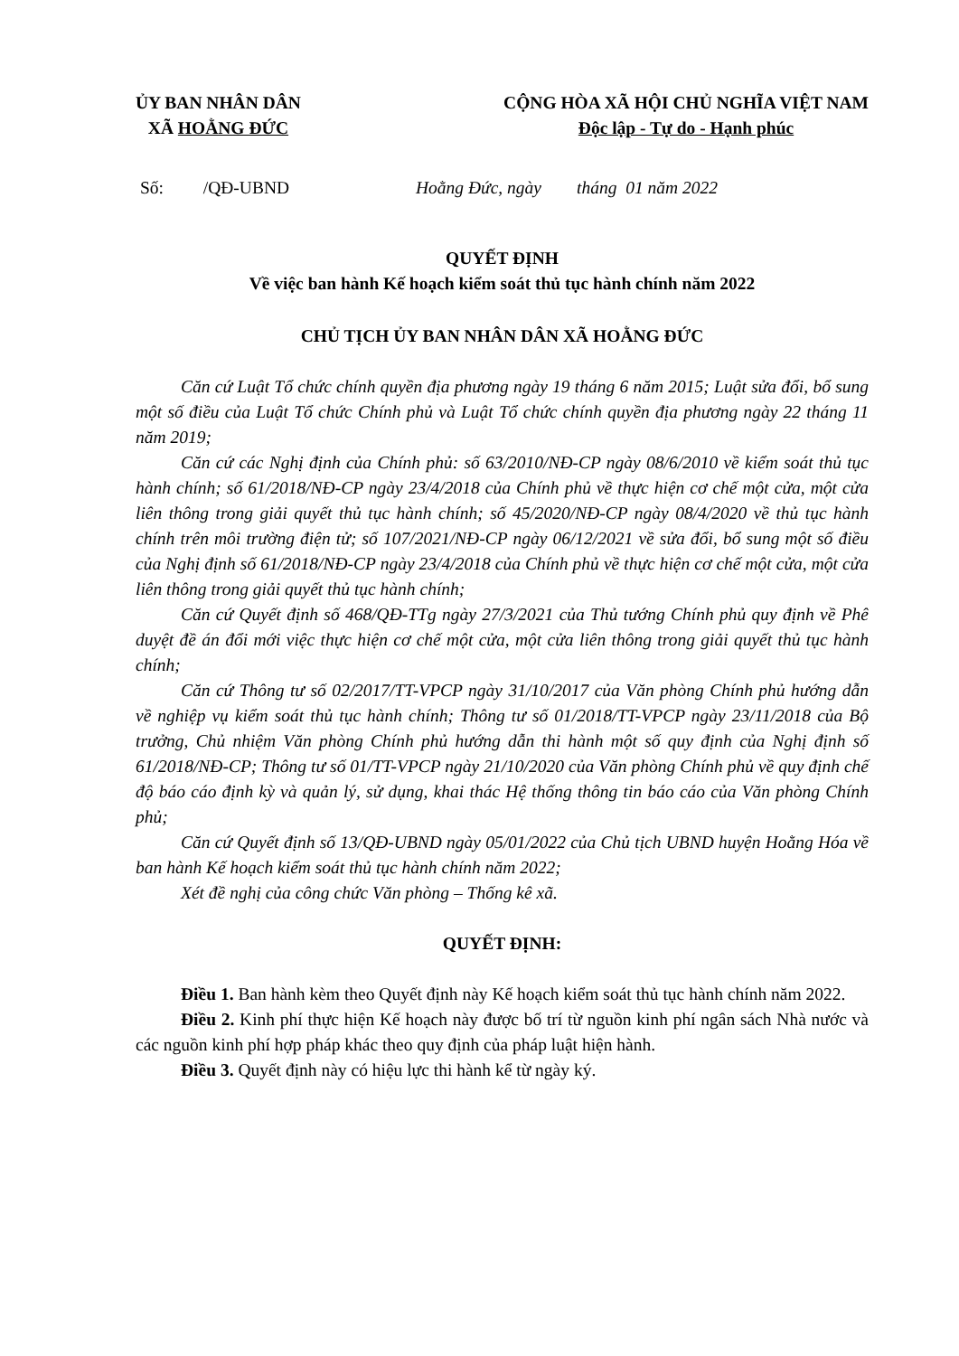ỦY BAN NHÂN DÂN
XÃ HOẰNG ĐỨC
CỘNG HÒA XÃ HỘI CHỦ NGHĨA VIỆT NAM
Độc lập - Tự do - Hạnh phúc
Số: /QĐ-UBND Hoằng Đức, ngày tháng 01 năm 2022
QUYẾT ĐỊNH
Về việc ban hành Kế hoạch kiểm soát thủ tục hành chính năm 2022
CHỦ TỊCH ỦY BAN NHÂN DÂN XÃ HOẰNG ĐỨC
Căn cứ Luật Tổ chức chính quyền địa phương ngày 19 tháng 6 năm 2015; Luật sửa đổi, bổ sung một số điều của Luật Tổ chức Chính phủ và Luật Tổ chức chính quyền địa phương ngày 22 tháng 11 năm 2019;
Căn cứ các Nghị định của Chính phủ: số 63/2010/NĐ-CP ngày 08/6/2010 về kiểm soát thủ tục hành chính; số 61/2018/NĐ-CP ngày 23/4/2018 của Chính phủ về thực hiện cơ chế một cửa, một cửa liên thông trong giải quyết thủ tục hành chính; số 45/2020/NĐ-CP ngày 08/4/2020 về thủ tục hành chính trên môi trường điện tử; số 107/2021/NĐ-CP ngày 06/12/2021 về sửa đổi, bổ sung một số điều của Nghị định số 61/2018/NĐ-CP ngày 23/4/2018 của Chính phủ về thực hiện cơ chế một cửa, một cửa liên thông trong giải quyết thủ tục hành chính;
Căn cứ Quyết định số 468/QĐ-TTg ngày 27/3/2021 của Thủ tướng Chính phủ quy định về Phê duyệt đề án đổi mới việc thực hiện cơ chế một cửa, một cửa liên thông trong giải quyết thủ tục hành chính;
Căn cứ Thông tư số 02/2017/TT-VPCP ngày 31/10/2017 của Văn phòng Chính phủ hướng dẫn về nghiệp vụ kiểm soát thủ tục hành chính; Thông tư số 01/2018/TT-VPCP ngày 23/11/2018 của Bộ trưởng, Chủ nhiệm Văn phòng Chính phủ hướng dẫn thi hành một số quy định của Nghị định số 61/2018/NĐ-CP; Thông tư số 01/TT-VPCP ngày 21/10/2020 của Văn phòng Chính phủ về quy định chế độ báo cáo định kỳ và quản lý, sử dụng, khai thác Hệ thống thông tin báo cáo của Văn phòng Chính phủ;
Căn cứ Quyết định số 13/QĐ-UBND ngày 05/01/2022 của Chủ tịch UBND huyện Hoằng Hóa về ban hành Kế hoạch kiểm soát thủ tục hành chính năm 2022;
Xét đề nghị của công chức Văn phòng – Thống kê xã.
QUYẾT ĐỊNH:
Điều 1. Ban hành kèm theo Quyết định này Kế hoạch kiểm soát thủ tục hành chính năm 2022.
Điều 2. Kinh phí thực hiện Kế hoạch này được bố trí từ nguồn kinh phí ngân sách Nhà nước và các nguồn kinh phí hợp pháp khác theo quy định của pháp luật hiện hành.
Điều 3. Quyết định này có hiệu lực thi hành kể từ ngày ký.